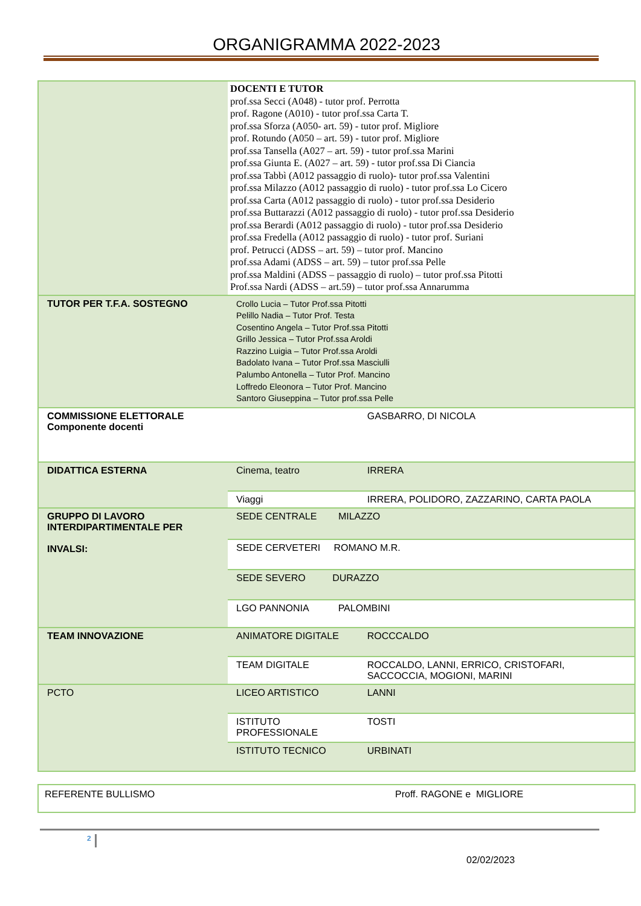ORGANIGRAMMA 2022-2023
| | DOCENTI E TUTOR prof.ssa Secci (A048) - tutor prof. Perrotta prof. Ragone (A010) - tutor prof.ssa Carta T. prof.ssa Sforza (A050- art. 59) - tutor prof. Migliore prof. Rotundo (A050 – art. 59) - tutor prof. Migliore prof.ssa Tansella (A027 – art. 59) - tutor prof.ssa Marini prof.ssa Giunta E. (A027 – art. 59) - tutor prof.ssa Di Ciancia prof.ssa Tabbì (A012 passaggio di ruolo)- tutor prof.ssa Valentini prof.ssa Milazzo (A012 passaggio di ruolo) - tutor prof.ssa Lo Cicero prof.ssa Carta (A012 passaggio di ruolo) - tutor prof.ssa Desiderio prof.ssa Buttarazzi (A012 passaggio di ruolo) - tutor prof.ssa Desiderio prof.ssa Berardi (A012 passaggio di ruolo) - tutor prof.ssa Desiderio prof.ssa Fredella (A012 passaggio di ruolo) - tutor prof. Suriani prof. Petrucci (ADSS – art. 59) – tutor prof. Mancino prof.ssa Adami (ADSS – art. 59) – tutor prof.ssa Pelle prof.ssa Maldini (ADSS – passaggio di ruolo) – tutor prof.ssa Pitotti Prof.ssa Nardi (ADSS – art.59) – tutor prof.ssa Annarumma | |
| TUTOR PER T.F.A. SOSTEGNO | Crollo Lucia – Tutor Prof.ssa Pitotti Pelillo Nadia – Tutor Prof. Testa Cosentino Angela – Tutor Prof.ssa Pitotti Grillo Jessica – Tutor Prof.ssa Aroldi Razzino Luigia – Tutor Prof.ssa Aroldi Badolato Ivana – Tutor Prof.ssa Masciulli Palumbo Antonella – Tutor Prof. Mancino Loffredo Eleonora – Tutor Prof. Mancino Santoro Giuseppina – Tutor prof.ssa Pelle | |
| COMMISSIONE ELETTORALE Componente docenti | | GASBARRO, DI NICOLA |
| DIDATTICA ESTERNA | Cinema, teatro | IRRERA |
| | Viaggi | IRRERA, POLIDORO, ZAZZARINO, CARTA PAOLA |
| GRUPPO DI LAVORO INTERDIPARTIMENTALE PER INVALSI: | SEDE CENTRALE MILAZZO | |
| | SEDE CERVETERI ROMANO M.R. | |
| | SEDE SEVERO DURAZZO | |
| | LGO PANNONIA PALOMBINI | |
| TEAM INNOVAZIONE | ANIMATORE DIGITALE | ROCCCALDO |
| | TEAM DIGITALE | ROCCALDO, LANNI, ERRICO, CRISTOFARI, SACCOCCIA, MOGIONI, MARINI |
| PCTO | LICEO ARTISTICO | LANNI |
| | ISTITUTO PROFESSIONALE | TOSTI |
| | ISTITUTO TECNICO | URBINATI |
REFERENTE BULLISMO Proff. RAGONE e MIGLIORE
2
02/02/2023